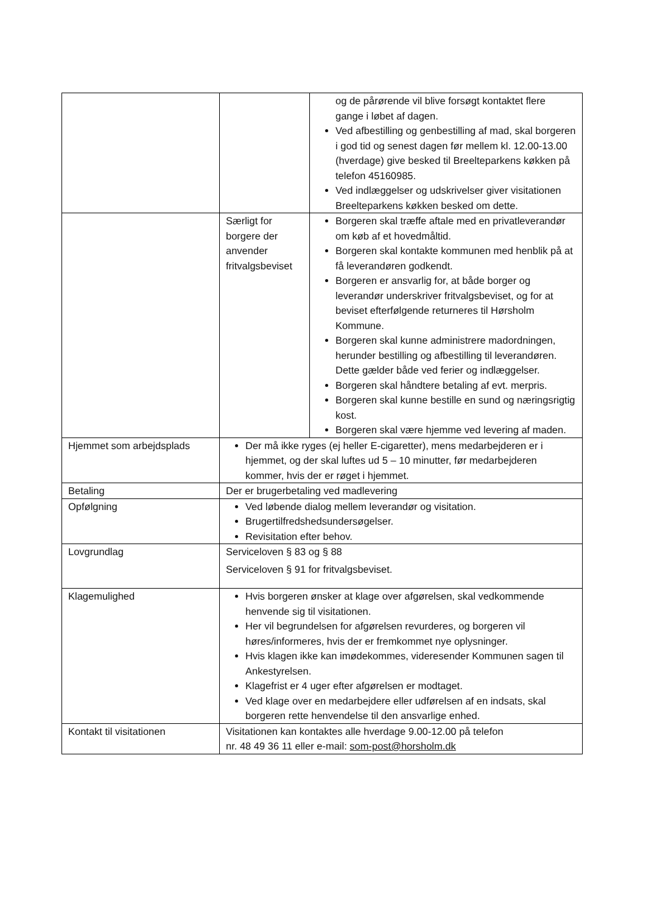| | | og de pårørende vil blive forsøgt kontaktet flere gange i løbet af dagen. Ved afbestilling og genbestilling af mad, skal borgeren i god tid og senest dagen før mellem kl. 12.00-13.00 (hverdage) give besked til Breelteparkens køkken på telefon 45160985. Ved indlæggelser og udskrivelser giver visitationen Breelteparkens køkken besked om dette. |
| | Særligt for borgere der anvender fritvalgsbeviset | Borgeren skal træffe aftale med en privatleverandør om køb af et hovedmåltid. Borgeren skal kontakte kommunen med henblik på at få leverandøren godkendt. Borgeren er ansvarlig for, at både borger og leverandør underskriver fritvalgsbeviset, og for at beviset efterfølgende returneres til Hørsholm Kommune. Borgeren skal kunne administrere madordningen, herunder bestilling og afbestilling til leverandøren. Dette gælder både ved ferier og indlæggelser. Borgeren skal håndtere betaling af evt. merpris. Borgeren skal kunne bestille en sund og næringsrigtig kost. Borgeren skal være hjemme ved levering af maden. |
| Hjemmet som arbejdsplads | Der må ikke ryges (ej heller E-cigaretter), mens medarbejderen er i hjemmet, og der skal luftes ud 5 – 10 minutter, før medarbejderen kommer, hvis der er røget i hjemmet. | |
| Betaling | Der er brugerbetaling ved madlevering | |
| Opfølgning | Ved løbende dialog mellem leverandør og visitation. Brugertilfredshedsundersøgelser. Revisitation efter behov. | |
| Lovgrundlag | Serviceloven § 83 og § 88 Serviceloven § 91 for fritvalgsbeviset. | |
| Klagemulighed | Hvis borgeren ønsker at klage over afgørelsen, skal vedkommende henvende sig til visitationen. Her vil begrundelsen for afgørelsen revurderes, og borgeren vil høres/informeres, hvis der er fremkommet nye oplysninger. Hvis klagen ikke kan imødekommes, videresender Kommunen sagen til Ankestyrelsen. Klagefrist er 4 uger efter afgørelsen er modtaget. Ved klage over en medarbejdere eller udførelsen af en indsats, skal borgeren rette henvendelse til den ansvarlige enhed. | |
| Kontakt til visitationen | Visitationen kan kontaktes alle hverdage 9.00-12.00 på telefon nr. 48 49 36 11 eller e-mail: som-post@horsholm.dk | |